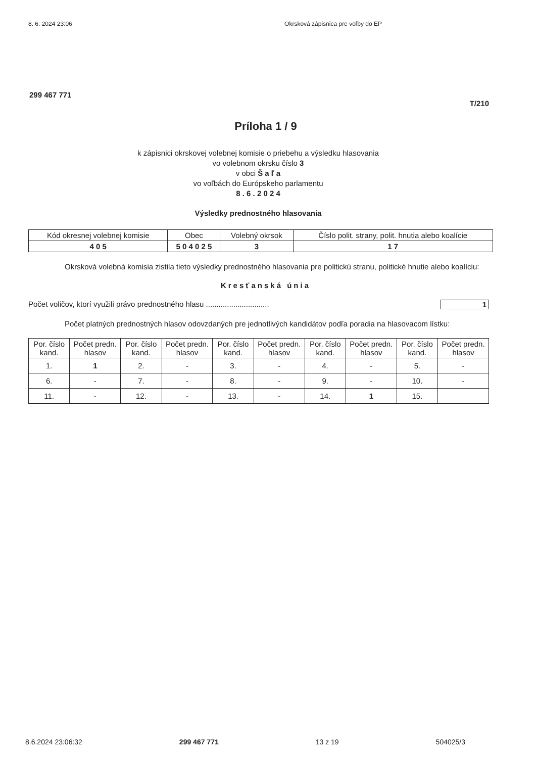8. 6. 2024 23:06 Okrsková zápisnica pre voľby do EP
299 467 771
T/210
Príloha 1 / 9
k zápisnici okrskovej volebnej komisie o priebehu a výsledku hlasovania
vo volebnom okrsku číslo 3
v obci Š a ľ a
vo voľbách do Európskeho parlamentu
8 . 6 . 2 0 2 4
Výsledky prednostného hlasovania
| Kód okresnej volebnej komisie | Obec | Volebný okrsok | Číslo polit. strany, polit. hnutia alebo koalície |
| --- | --- | --- | --- |
| 4 0 5 | 5 0 4 0 2 5 | 3 | 1 7 |
Okrsková volebná komisia zistila tieto výsledky prednostného hlasovania pre politickú stranu, politické hnutie alebo koalíciu:
Kresťanská únia
Počet voličov, ktorí využili právo prednostného hlasu .............................. 1
Počet platných prednostných hlasov odovzdaných pre jednotlivých kandidátov podľa poradia na hlasovacom lístku:
| Por. číslo kand. | Počet predn. hlasov | Por. číslo kand. | Počet predn. hlasov | Por. číslo kand. | Počet predn. hlasov | Por. číslo kand. | Počet predn. hlasov | Por. číslo kand. | Počet predn. hlasov |
| --- | --- | --- | --- | --- | --- | --- | --- | --- | --- |
| 1. | 1 | 2. | - | 3. | - | 4. | - | 5. | - |
| 6. | - | 7. | - | 8. | - | 9. | - | 10. | - |
| 11. | - | 12. | - | 13. | - | 14. | 1 | 15. | |
8.6.2024 23:06:32 299 467 771 13 z 19 504025/3